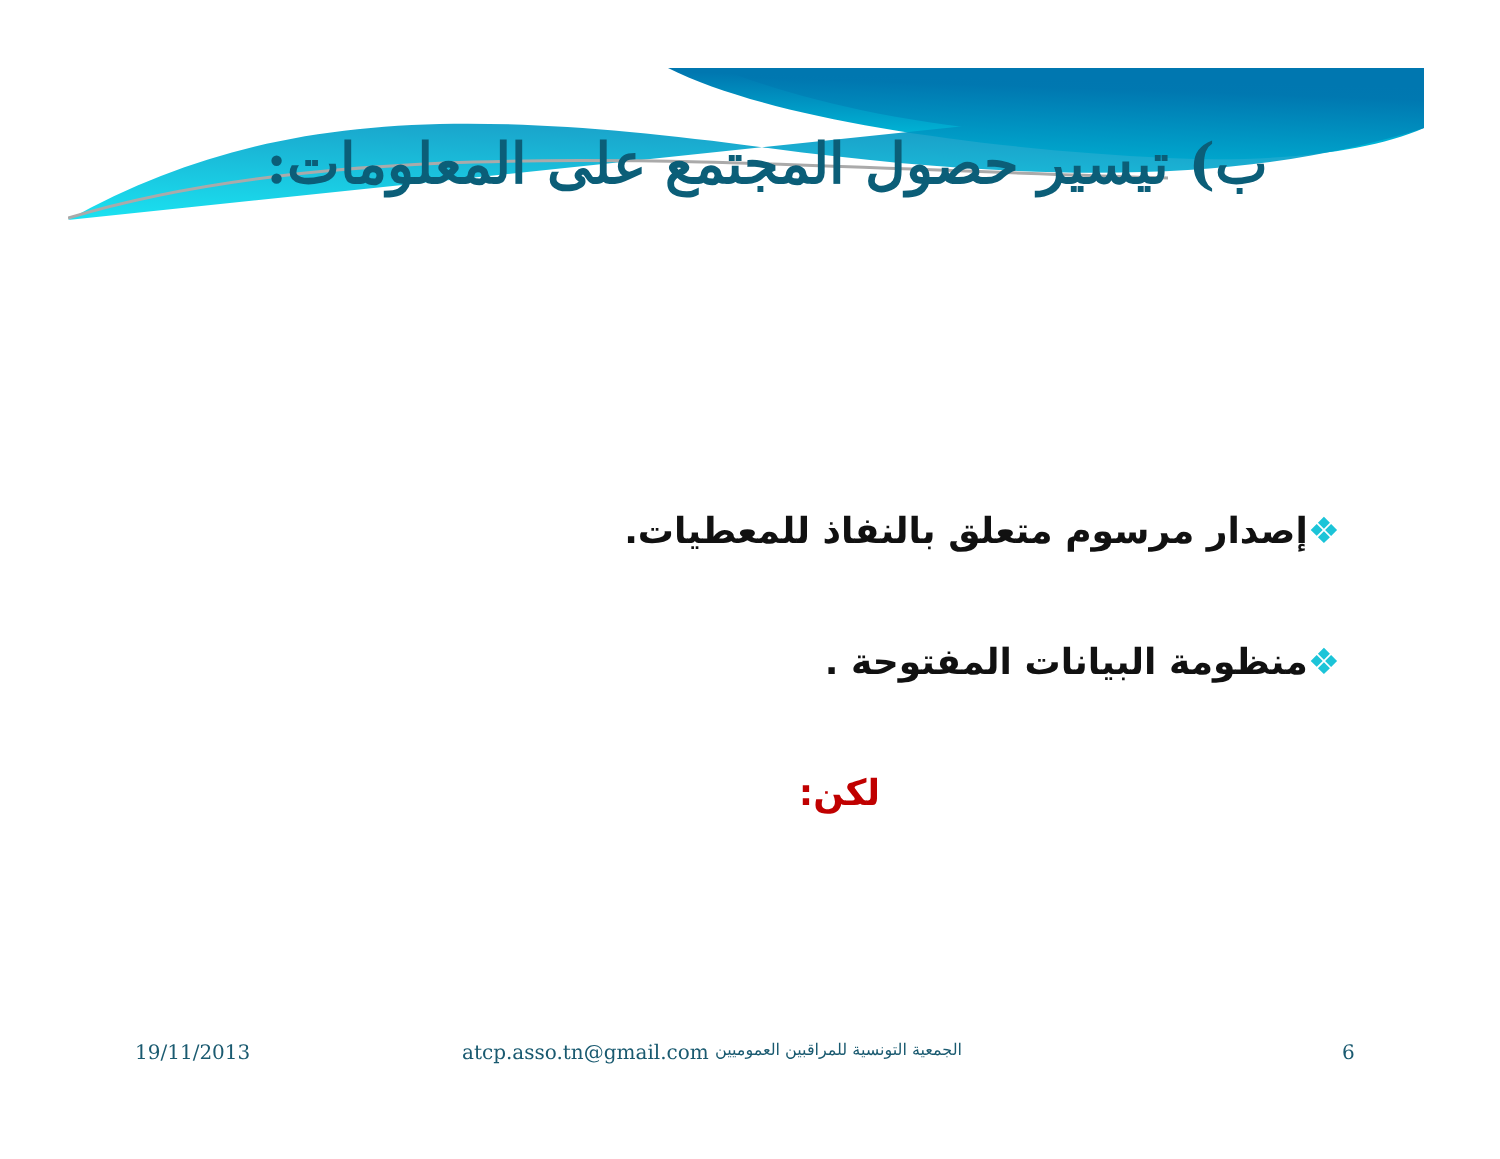ب) تيسير حصول المجتمع على المعلومات:
❖إصدار مرسوم متعلق بالنفاذ للمعطيات.
❖منظومة البيانات المفتوحة .
لكن:
19/11/2013 atcp.asso.tn@gmail.com الجمعية التونسية للمراقبين العموميين 6